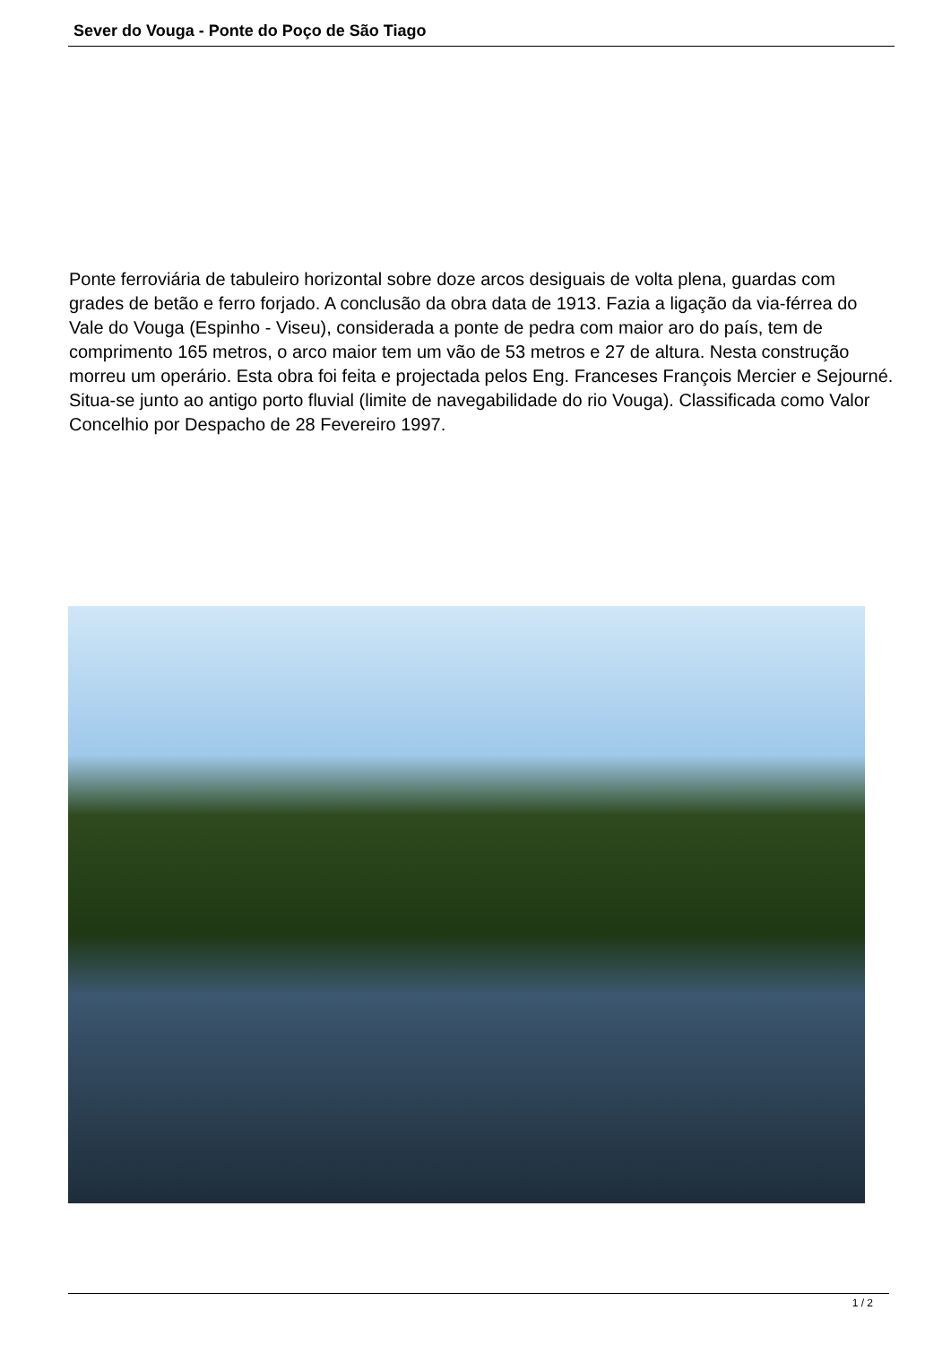Sever do Vouga - Ponte do Poço de São Tiago
Ponte ferroviária de tabuleiro horizontal sobre doze arcos desiguais de volta plena, guardas com grades de betão e ferro forjado. A conclusão da obra data de 1913. Fazia a ligação da via-férrea do Vale do Vouga (Espinho - Viseu), considerada a ponte de pedra com maior aro do país, tem de comprimento 165 metros, o arco maior tem um vão de 53 metros e 27 de altura. Nesta construção morreu um operário. Esta obra foi feita e projectada pelos Eng. Franceses François Mercier e Sejourné. Situa-se junto ao antigo porto fluvial (limite de navegabilidade do rio Vouga). Classificada como Valor Concelhio por Despacho de 28 Fevereiro 1997.
1 / 2